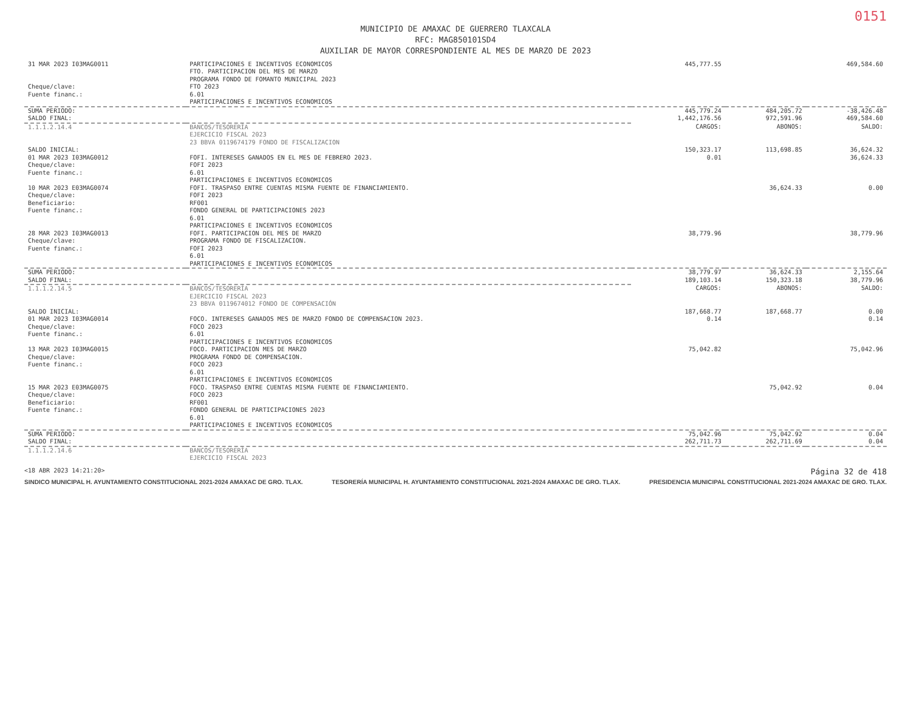0151
MUNICIPIO DE AMAXAC DE GUERRERO TLAXCALA
RFC: MAG850101SD4
AUXILIAR DE MAYOR CORRESPONDIENTE AL MES DE MARZO DE 2023
| 31 MAR 2023 I03MAG0011 | PARTICIPACIONES E INCENTIVOS ECONOMICOS FTO. PARTICIPACION DEL MES DE MARZO PROGRAMA FONDO DE FOMANTO MUNICIPAL 2023 | 445,777.55 | | 469,584.60 |
| Cheque/clave: Fuente financ.: | FTO 2023 6.01 PARTICIPACIONES E INCENTIVOS ECONOMICOS | | | |
| SUMA PERIODO: | | 445,779.24 | 484,205.72 | -38,426.48 |
| SALDO FINAL: | | 1,442,176.56 | 972,591.96 | 469,584.60 |
| 1.1.1.2.14.4 | BANCOS/TESORERÍA EJERCICIO FISCAL 2023 23 BBVA 0119674179 FONDO DE FISCALIZACION | CARGOS: | ABONOS: | SALDO: |
| SALDO INICIAL: | | 150,323.17 | 113,698.85 | 36,624.32 |
| 01 MAR 2023 I03MAG0012 Cheque/clave: Fuente financ.: | FOFI. INTERESES GANADOS EN EL MES DE FEBRERO 2023. FOFI 2023 6.01 PARTICIPACIONES E INCENTIVOS ECONOMICOS | 0.01 | | 36,624.33 |
| 10 MAR 2023 E03MAG0074 Cheque/clave: Beneficiario: Fuente financ.: | FOFI. TRASPASO ENTRE CUENTAS MISMA FUENTE DE FINANCIAMIENTO. FOFI 2023 RF001 FONDO GENERAL DE PARTICIPACIONES 2023 6.01 PARTICIPACIONES E INCENTIVOS ECONOMICOS | | 36,624.33 | 0.00 |
| 28 MAR 2023 I03MAG0013 Cheque/clave: Fuente financ.: | FOFI. PARTICIPACION DEL MES DE MARZO PROGRAMA FONDO DE FISCALIZACION. FOFI 2023 6.01 PARTICIPACIONES E INCENTIVOS ECONOMICOS | 38,779.96 | | 38,779.96 |
| SUMA PERIODO: | | 38,779.97 | 36,624.33 | 2,155.64 |
| SALDO FINAL: | | 189,103.14 | 150,323.18 | 38,779.96 |
| 1.1.1.2.14.5 | BANCOS/TESORERÍA EJERCICIO FISCAL 2023 23 BBVA 0119674012 FONDO DE COMPENSACIÓN | CARGOS: | ABONOS: | SALDO: |
| SALDO INICIAL: | | 187,668.77 | 187,668.77 | 0.00 |
| 01 MAR 2023 I03MAG0014 Cheque/clave: Fuente financ.: | FOCO. INTERESES GANADOS MES DE MARZO FONDO DE COMPENSACION 2023. FOCO 2023 6.01 PARTICIPACIONES E INCENTIVOS ECONOMICOS | 0.14 | | 0.14 |
| 13 MAR 2023 I03MAG0015 Cheque/clave: Fuente financ.: | FOCO. PARTICIPACION MES DE MARZO PROGRAMA FONDO DE COMPENSACION. FOCO 2023 6.01 PARTICIPACIONES E INCENTIVOS ECONOMICOS | 75,042.82 | | 75,042.96 |
| 15 MAR 2023 E03MAG0075 Cheque/clave: Beneficiario: Fuente financ.: | FOCO. TRASPASO ENTRE CUENTAS MISMA FUENTE DE FINANCIAMIENTO. FOCO 2023 RF001 FONDO GENERAL DE PARTICIPACIONES 2023 6.01 PARTICIPACIONES E INCENTIVOS ECONOMICOS | | 75,042.92 | 0.04 |
| SUMA PERIODO: | | 75,042.96 | 75,042.92 | 0.04 |
| SALDO FINAL: | | 262,711.73 | 262,711.69 | 0.04 |
| 1.1.1.2.14.6 | BANCOS/TESORERÍA EJERCICIO FISCAL 2023 | | | |
<18 ABR 2023 14:21:20> Página 32 de 418
SINDICO MUNICIPAL H. AYUNTAMIENTO CONSTITUCIONAL 2021-2024 AMAXAC DE GRO. TLAX. TESORERÍA MUNICIPAL H. AYUNTAMIENTO CONSTITUCIONAL 2021-2024 AMAXAC DE GRO. TLAX. PRESIDENCIA MUNICIPAL CONSTITUCIONAL 2021-2024 AMAXAC DE GRO. TLAX.